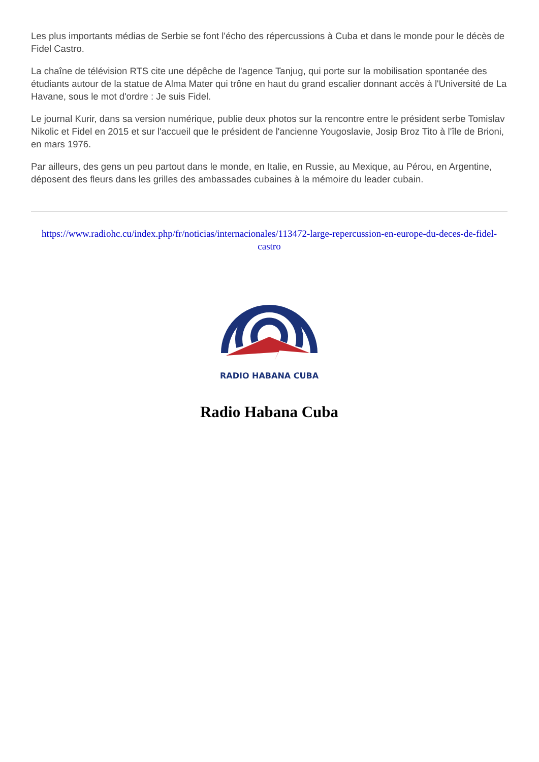Les plus importants médias de Serbie se font l'écho des répercussions à Cuba et dans le monde pour le décès de Fidel Castro.
La chaîne de télévision RTS cite une dépêche de l'agence Tanjug, qui porte sur la mobilisation spontanée des étudiants autour de la statue de Alma Mater qui trône en haut du grand escalier donnant accès à l'Université de La Havane, sous le mot d'ordre : Je suis Fidel.
Le journal Kurir, dans sa version numérique, publie deux photos sur la rencontre entre le président serbe Tomislav Nikolic et Fidel en 2015 et sur l'accueil que le président de l'ancienne Yougoslavie, Josip Broz Tito à l'île de Brioni, en mars 1976.
Par ailleurs, des gens un peu partout dans le monde, en Italie, en Russie, au Mexique, au Pérou, en Argentine, déposent des fleurs dans les grilles des ambassades cubaines à la mémoire du leader cubain.
https://www.radiohc.cu/index.php/fr/noticias/internacionales/113472-large-repercussion-en-europe-du-deces-de-fidel-castro
RADIO HABANA CUBA
Radio Habana Cuba